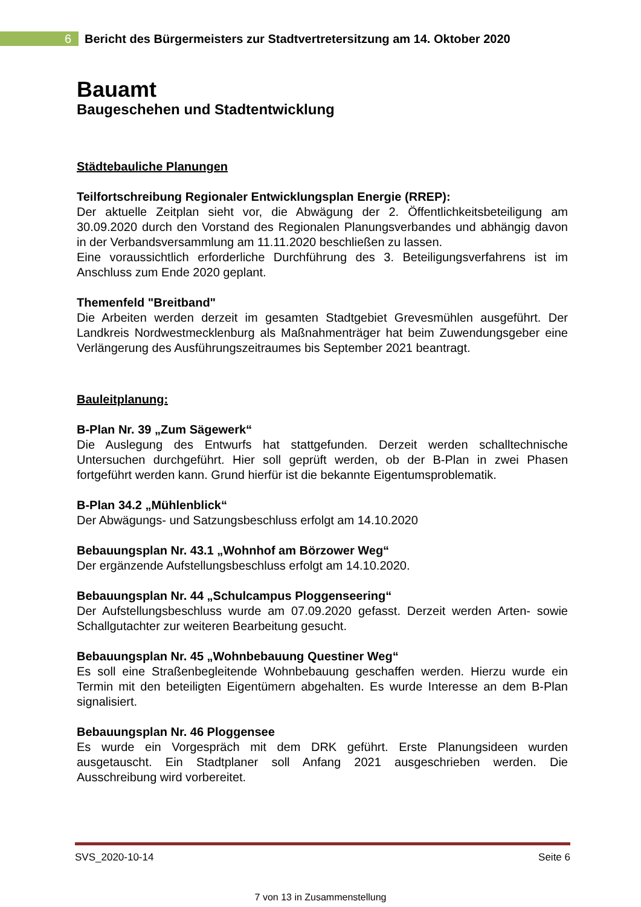6
Bericht des Bürgermeisters zur Stadtvertretersitzung am 14. Oktober 2020
Bauamt
Baugeschehen und Stadtentwicklung
Städtebauliche Planungen
Teilfortschreibung Regionaler Entwicklungsplan Energie (RREP):
Der aktuelle Zeitplan sieht vor, die Abwägung der 2. Öffentlichkeitsbeteiligung am 30.09.2020 durch den Vorstand des Regionalen Planungsverbandes und abhängig davon in der Verbandsversammlung am 11.11.2020 beschließen zu lassen.
Eine voraussichtlich erforderliche Durchführung des 3. Beteiligungsverfahrens ist im Anschluss zum Ende 2020 geplant.
Themenfeld "Breitband"
Die Arbeiten werden derzeit im gesamten Stadtgebiet Grevesmühlen ausgeführt. Der Landkreis Nordwestmecklenburg als Maßnahmenträger hat beim Zuwendungsgeber eine Verlängerung des Ausführungszeitraumes bis September 2021 beantragt.
Bauleitplanung:
B-Plan Nr. 39 „Zum Sägewerk“Die Auslegung des Entwurfs hat stattgefunden. Derzeit werden schalltechnische Untersuchen durchgeführt. Hier soll geprüft werden, ob der B-Plan in zwei Phasen fortgeführt werden kann. Grund hierfür ist die bekannte Eigentumsproblematik.
B-Plan 34.2 „Mühlenblick“Der Abwägungs- und Satzungsbeschluss erfolgt am 14.10.2020
Bebauungsplan Nr. 43.1 „Wohnhof am Börzower Weg“Der ergänzende Aufstellungsbeschluss erfolgt am 14.10.2020.
Bebauungsplan Nr. 44 „Schulcampus Ploggenseering“Der Aufstellungsbeschluss wurde am 07.09.2020 gefasst. Derzeit werden Arten- sowie Schallgutachter zur weiteren Bearbeitung gesucht.
Bebauungsplan Nr. 45 „Wohnbebauung Questiner Weg“Es soll eine Straßenbegleitende Wohnbebauung geschaffen werden. Hierzu wurde ein Termin mit den beteiligten Eigentümern abgehalten. Es wurde Interesse an dem B-Plan signalisiert.
Bebauungsplan Nr. 46 Ploggensee
Es wurde ein Vorgespräch mit dem DRK geführt. Erste Planungsideen wurden ausgetauscht. Ein Stadtplaner soll Anfang 2021 ausgeschrieben werden. Die Ausschreibung wird vorbereitet.
SVS_2020-10-14 Seite 6
7 von 13 in Zusammenstellung